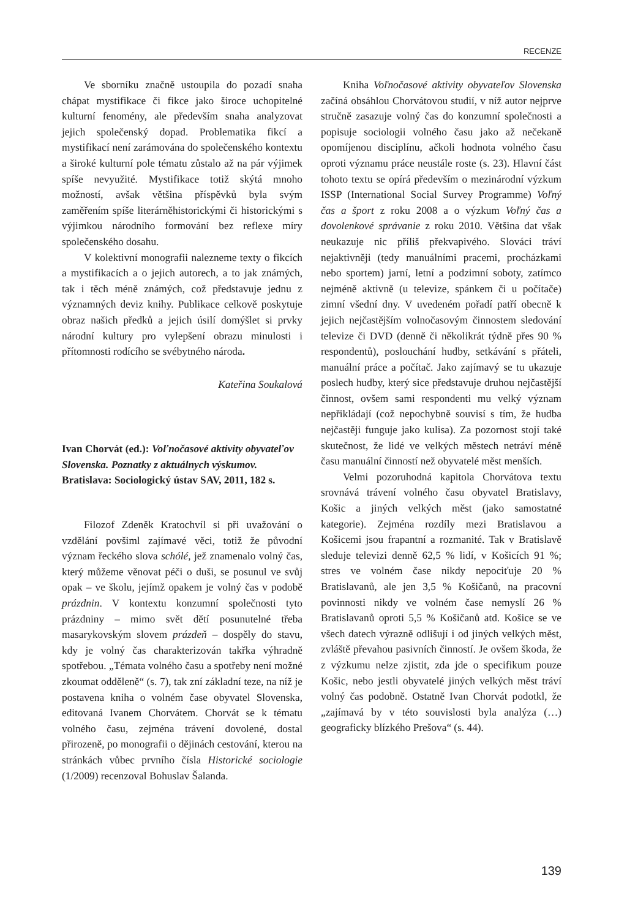RECENZE
Ve sborníku značně ustoupila do pozadí snaha chápat mystifikace či fikce jako široce uchopitelné kulturní fenomény, ale především snaha analyzovat jejich společenský dopad. Problematika fikcí a mystifikací není zarámována do společenského kontextu a široké kulturní pole tématu zůstalo až na pár výjimek spíše nevyužité. Mystifikace totiž skýtá mnoho možností, avšak většina příspěvků byla svým zaměřením spíše literárněhistorickými či historickými s výjimkou národního formování bez reflexe míry společenského dosahu.
V kolektivní monografii nalezneme texty o fikcích a mystifikacích a o jejich autorech, a to jak známých, tak i těch méně známých, což představuje jednu z významných deviz knihy. Publikace celkově poskytuje obraz našich předků a jejich úsilí domýšlet si prvky národní kultury pro vylepšení obrazu minulosti i přítomnosti rodícího se svébytného národa.
Kateřina Soukalová
Ivan Chorvát (ed.): Voľnočasové aktivity obyvateľov Slovenska. Poznatky z aktuálnych výskumov. Bratislava: Sociologický ústav SAV, 2011, 182 s.
Filozof Zdeněk Kratochvíl si při uvažování o vzdělání povšiml zajímavé věci, totiž že původní význam řeckého slova schólé, jež znamenalo volný čas, který můžeme věnovat péči o duši, se posunul ve svůj opak – ve školu, jejímž opakem je volný čas v podobě prázdnin. V kontextu konzumní společnosti tyto prázdniny – mimo svět dětí posunutelné třeba masarykovským slovem prázdeň – dospěly do stavu, kdy je volný čas charakterizován takřka výhradně spotřebou. „Témata volného času a spotřeby není možné zkoumat odděleně“ (s. 7), tak zní základní teze, na níž je postavena kniha o volném čase obyvatel Slovenska, editovaná Ivanem Chorvátem. Chorvát se k tématu volného času, zejména trávení dovolené, dostal přirozeně, po monografii o dějinách cestování, kterou na stránkách vůbec prvního čísla Historické sociologie (1/2009) recenzoval Bohuslav Šalanda.
Kniha Voľnočasové aktivity obyvateľov Slovenska začíná obsáhlou Chorvátovou studií, v níž autor nejprve stručně zasazuje volný čas do konzumní společnosti a popisuje sociologii volného času jako až nečekaně opomíjenou disciplínu, ačkoli hodnota volného času oproti významu práce neustále roste (s. 23). Hlavní část tohoto textu se opírá především o mezinárodní výzkum ISSP (International Social Survey Programme) Voľný čas a šport z roku 2008 a o výzkum Voľný čas a dovolenkové správanie z roku 2010. Většina dat však neukazuje nic příliš překvapivého. Slováci tráví nejaktivněji (tedy manuálními pracemi, procházkami nebo sportem) jarní, letní a podzimní soboty, zatímco nejméně aktivně (u televize, spánkem či u počítače) zimní všední dny. V uvedeném pořadí patří obecně k jejich nejčastějším volnočasovým činnostem sledování televize či DVD (denně či několikrát týdně přes 90 % respondentů), poslouchání hudby, setkávání s přáteli, manuální práce a počítač. Jako zajímavý se tu ukazuje poslech hudby, který sice představuje druhou nejčastější činnost, ovšem sami respondenti mu velký význam nepřikládají (což nepochybně souvisí s tím, že hudba nejčastěji funguje jako kulisa). Za pozornost stojí také skutečnost, že lidé ve velkých městech netráví méně času manuální činností než obyvatelé měst menších.
Velmi pozoruhodná kapitola Chorvátova textu srovnává trávení volného času obyvatel Bratislavy, Košic a jiných velkých měst (jako samostatné kategorie). Zejména rozdíly mezi Bratislavou a Košicemi jsou frapantní a rozmanité. Tak v Bratislavě sleduje televizi denně 62,5 % lidí, v Košicích 91 %; stres ve volném čase nikdy nepociťuje 20 % Bratislavanů, ale jen 3,5 % Košičanů, na pracovní povinnosti nikdy ve volném čase nemyslí 26 % Bratislavanů oproti 5,5 % Košičanů atd. Košice se ve všech datech výrazně odlišují i od jiných velkých měst, zvláště převahou pasivních činností. Je ovšem škoda, že z výzkumu nelze zjistit, zda jde o specifikum pouze Košic, nebo jestli obyvatelé jiných velkých měst tráví volný čas podobně. Ostatně Ivan Chorvát podotkl, že „zajímavá by v této souvislosti byla analýza (…) geograficky blízkého Prešova“ (s. 44).
139